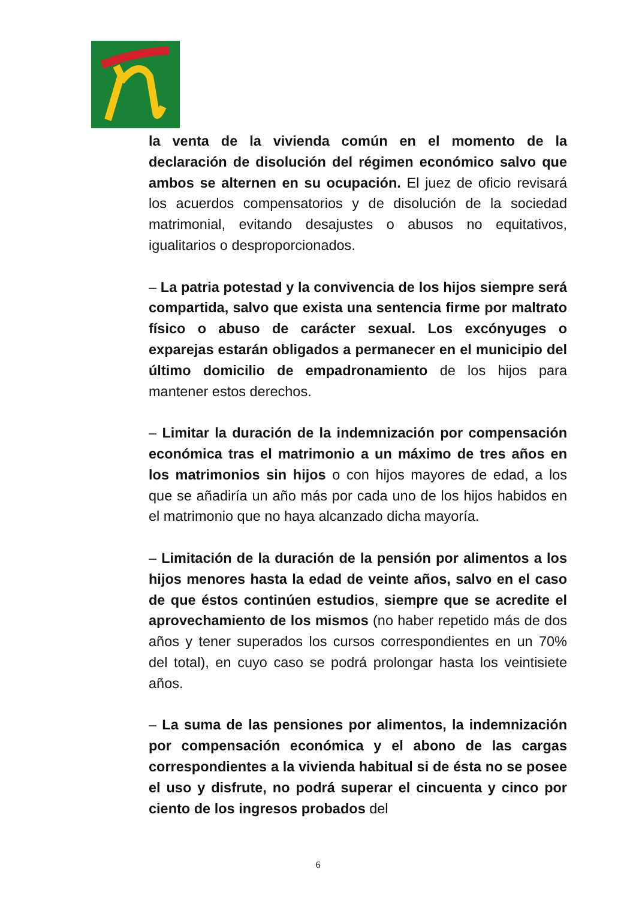la venta de la vivienda común en el momento de la declaración de disolución del régimen económico salvo que ambos se alternen en su ocupación. El juez de oficio revisará los acuerdos compensatorios y de disolución de la sociedad matrimonial, evitando desajustes o abusos no equitativos, igualitarios o desproporcionados.
– La patria potestad y la convivencia de los hijos siempre será compartida, salvo que exista una sentencia firme por maltrato físico o abuso de carácter sexual. Los excónyuges o exparejas estarán obligados a permanecer en el municipio del último domicilio de empadronamiento de los hijos para mantener estos derechos.
– Limitar la duración de la indemnización por compensación económica tras el matrimonio a un máximo de tres años en los matrimonios sin hijos o con hijos mayores de edad, a los que se añadiría un año más por cada uno de los hijos habidos en el matrimonio que no haya alcanzado dicha mayoría.
– Limitación de la duración de la pensión por alimentos a los hijos menores hasta la edad de veinte años, salvo en el caso de que éstos continúen estudios, siempre que se acredite el aprovechamiento de los mismos (no haber repetido más de dos años y tener superados los cursos correspondientes en un 70% del total), en cuyo caso se podrá prolongar hasta los veintisiete años.
– La suma de las pensiones por alimentos, la indemnización por compensación económica y el abono de las cargas correspondientes a la vivienda habitual si de ésta no se posee el uso y disfrute, no podrá superar el cincuenta y cinco por ciento de los ingresos probados del
6